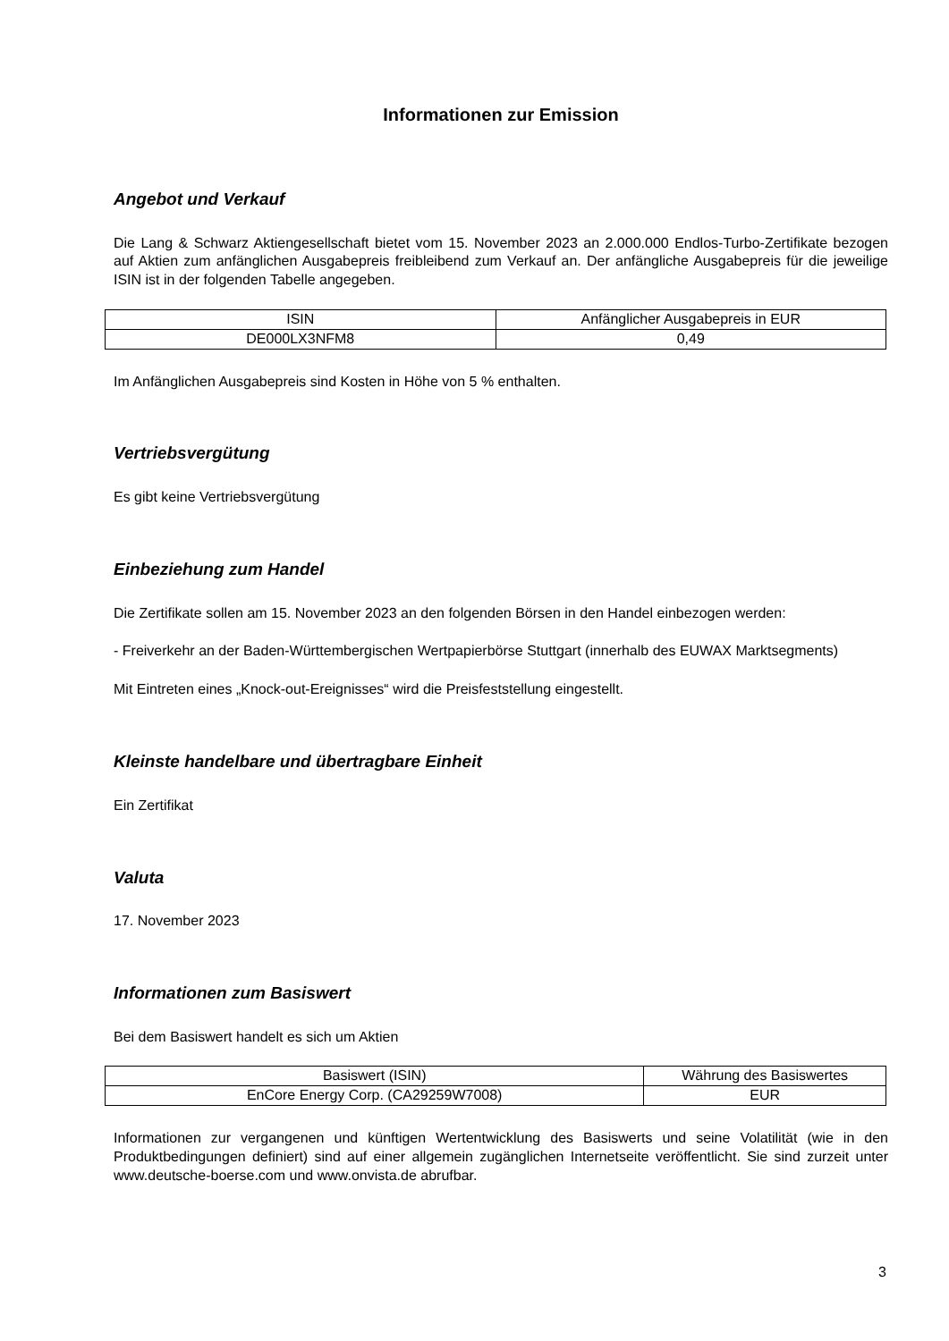Informationen zur Emission
Angebot und Verkauf
Die Lang & Schwarz Aktiengesellschaft bietet vom 15. November 2023 an 2.000.000 Endlos-Turbo-Zertifikate bezogen auf Aktien zum anfänglichen Ausgabepreis freibleibend zum Verkauf an. Der anfängliche Ausgabepreis für die jeweilige ISIN ist in der folgenden Tabelle angegeben.
| ISIN | Anfänglicher Ausgabepreis in EUR |
| --- | --- |
| DE000LX3NFM8 | 0,49 |
Im Anfänglichen Ausgabepreis sind Kosten in Höhe von 5 % enthalten.
Vertriebsvergütung
Es gibt keine Vertriebsvergütung
Einbeziehung zum Handel
Die Zertifikate sollen am 15. November 2023 an den folgenden Börsen in den Handel einbezogen werden:
- Freiverkehr an der Baden-Württembergischen Wertpapierbörse Stuttgart (innerhalb des EUWAX Marktsegments)
Mit Eintreten eines „Knock-out-Ereignisses“ wird die Preisfeststellung eingestellt.
Kleinste handelbare und übertragbare Einheit
Ein Zertifikat
Valuta
17. November 2023
Informationen zum Basiswert
Bei dem Basiswert handelt es sich um Aktien
| Basiswert (ISIN) | Währung des Basiswertes |
| --- | --- |
| EnCore Energy Corp. (CA29259W7008) | EUR |
Informationen zur vergangenen und künftigen Wertentwicklung des Basiswerts und seine Volatilität (wie in den Produktbedingungen definiert) sind auf einer allgemein zugänglichen Internetseite veröffentlicht. Sie sind zurzeit unter www.deutsche-boerse.com und www.onvista.de abrufbar.
3